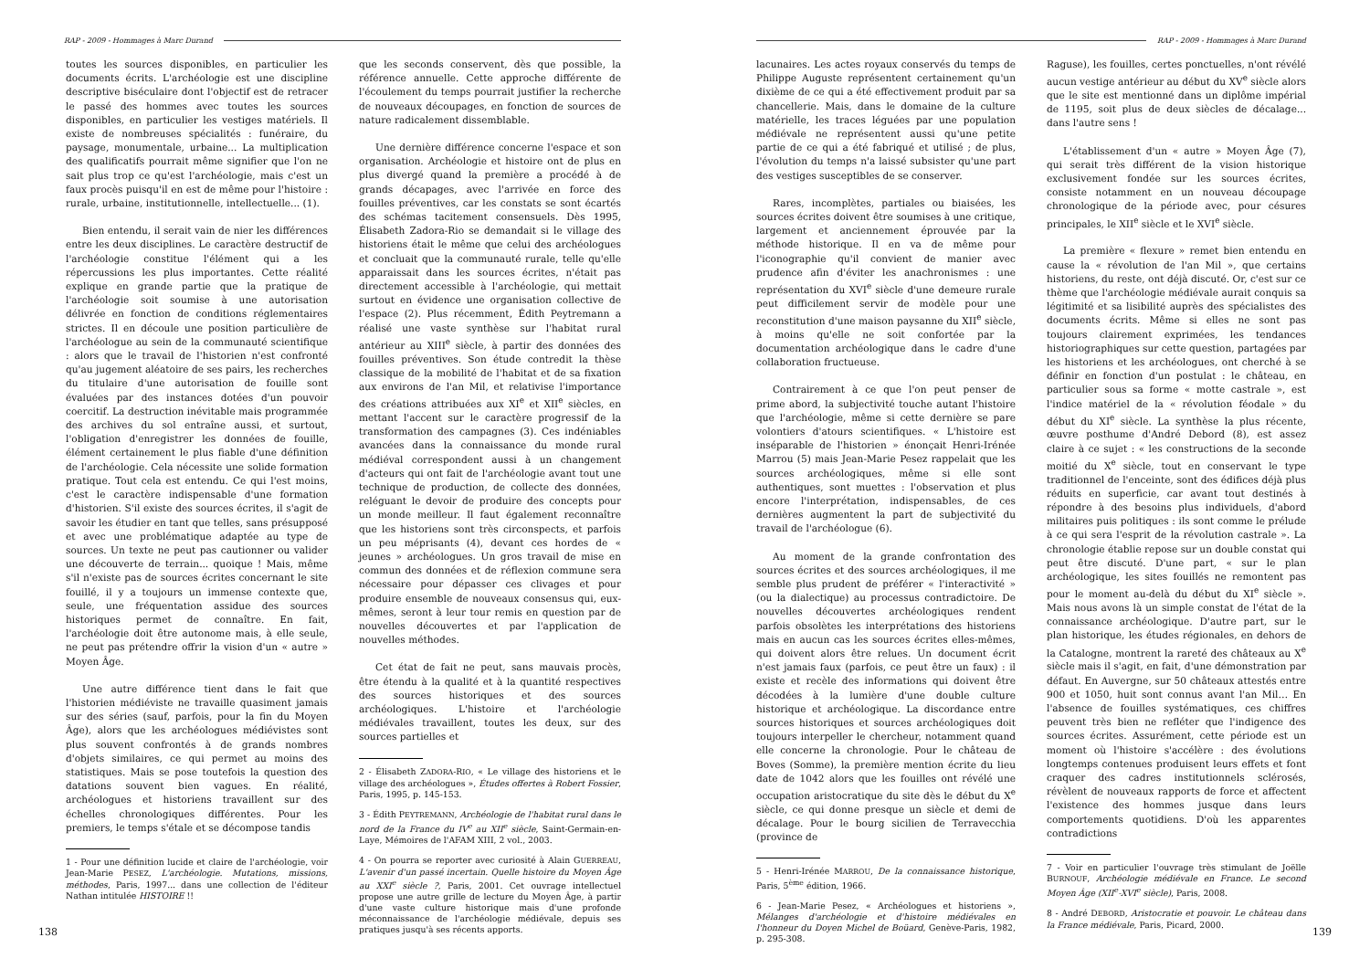RAP - 2009 - Hommages à Marc Durand
toutes les sources disponibles, en particulier les documents écrits. L'archéologie est une discipline descriptive biséculaire dont l'objectif est de retracer le passé des hommes avec toutes les sources disponibles, en particulier les vestiges matériels. Il existe de nombreuses spécialités : funéraire, du paysage, monumentale, urbaine... La multiplication des qualificatifs pourrait même signifier que l'on ne sait plus trop ce qu'est l'archéologie, mais c'est un faux procès puisqu'il en est de même pour l'histoire : rurale, urbaine, institutionnelle, intellectuelle... (1).
Bien entendu, il serait vain de nier les différences entre les deux disciplines. Le caractère destructif de l'archéologie constitue l'élément qui a les répercussions les plus importantes. Cette réalité explique en grande partie que la pratique de l'archéologie soit soumise à une autorisation délivrée en fonction de conditions réglementaires strictes. Il en découle une position particulière de l'archéologue au sein de la communauté scientifique : alors que le travail de l'historien n'est confronté qu'au jugement aléatoire de ses pairs, les recherches du titulaire d'une autorisation de fouille sont évaluées par des instances dotées d'un pouvoir coercitif. La destruction inévitable mais programmée des archives du sol entraîne aussi, et surtout, l'obligation d'enregistrer les données de fouille, élément certainement le plus fiable d'une définition de l'archéologie. Cela nécessite une solide formation pratique. Tout cela est entendu. Ce qui l'est moins, c'est le caractère indispensable d'une formation d'historien. S'il existe des sources écrites, il s'agit de savoir les étudier en tant que telles, sans présupposé et avec une problématique adaptée au type de sources. Un texte ne peut pas cautionner ou valider une découverte de terrain... quoique ! Mais, même s'il n'existe pas de sources écrites concernant le site fouillé, il y a toujours un immense contexte que, seule, une fréquentation assidue des sources historiques permet de connaître. En fait, l'archéologie doit être autonome mais, à elle seule, ne peut pas prétendre offrir la vision d'un « autre » Moyen Âge.
Une autre différence tient dans le fait que l'historien médiéviste ne travaille quasiment jamais sur des séries (sauf, parfois, pour la fin du Moyen Âge), alors que les archéologues médiévistes sont plus souvent confrontés à de grands nombres d'objets similaires, ce qui permet au moins des statistiques. Mais se pose toutefois la question des datations souvent bien vagues. En réalité, archéologues et historiens travaillent sur des échelles chronologiques différentes. Pour les premiers, le temps s'étale et se décompose tandis
1 - Pour une définition lucide et claire de l'archéologie, voir Jean-Marie PESEZ, L'archéologie. Mutations, missions, méthodes, Paris, 1997... dans une collection de l'éditeur Nathan intitulée HISTOIRE !!
que les seconds conservent, dès que possible, la référence annuelle. Cette approche différente de l'écoulement du temps pourrait justifier la recherche de nouveaux découpages, en fonction de sources de nature radicalement dissemblable.
Une dernière différence concerne l'espace et son organisation. Archéologie et histoire ont de plus en plus divergé quand la première a procédé à de grands décapages, avec l'arrivée en force des fouilles préventives, car les constats se sont écartés des schémas tacitement consensuels. Dès 1995, Élisabeth Zadora-Rio se demandait si le village des historiens était le même que celui des archéologues et concluait que la communauté rurale, telle qu'elle apparaissait dans les sources écrites, n'était pas directement accessible à l'archéologie, qui mettait surtout en évidence une organisation collective de l'espace (2). Plus récemment, Édith Peytremann a réalisé une vaste synthèse sur l'habitat rural antérieur au XIII<sup>e</sup> siècle, à partir des données des fouilles préventives. Son étude contredit la thèse classique de la mobilité de l'habitat et de sa fixation aux environs de l'an Mil, et relativise l'importance des créations attribuées aux XI<sup>e</sup> et XII<sup>e</sup> siècles, en mettant l'accent sur le caractère progressif de la transformation des campagnes (3). Ces indéniables avancées dans la connaissance du monde rural médiéval correspondent aussi à un changement d'acteurs qui ont fait de l'archéologie avant tout une technique de production, de collecte des données, reléguant le devoir de produire des concepts pour un monde meilleur. Il faut également reconnaître que les historiens sont très circonspects, et parfois un peu méprisants (4), devant ces hordes de « jeunes » archéologues. Un gros travail de mise en commun des données et de réflexion commune sera nécessaire pour dépasser ces clivages et pour produire ensemble de nouveaux consensus qui, eux-mêmes, seront à leur tour remis en question par de nouvelles découvertes et par l'application de nouvelles méthodes.
Cet état de fait ne peut, sans mauvais procès, être étendu à la qualité et à la quantité respectives des sources historiques et des sources archéologiques. L'histoire et l'archéologie médiévales travaillent, toutes les deux, sur des sources partielles et
2 - Élisabeth ZADORA-RIO, « Le village des historiens et le village des archéologues », Études offertes à Robert Fossier, Paris, 1995, p. 145-153.
3 - Édith PEYTREMANN, Archéologie de l'habitat rural dans le nord de la France du IV<sup>e</sup> au XII<sup>e</sup> siècle, Saint-Germain-en-Laye, Mémoires de l'AFAM XIII, 2 vol., 2003.
4 - On pourra se reporter avec curiosité à Alain GUERREAU, L'avenir d'un passé incertain. Quelle histoire du Moyen Âge au XXI<sup>e</sup> siècle ?, Paris, 2001. Cet ouvrage intellectuel propose une autre grille de lecture du Moyen Âge, à partir d'une vaste culture historique mais d'une profonde méconnaissance de l'archéologie médiévale, depuis ses pratiques jusqu'à ses récents apports.
138
RAP - 2009 - Hommages à Marc Durand
lacunaires. Les actes royaux conservés du temps de Philippe Auguste représentent certainement qu'un dixième de ce qui a été effectivement produit par sa chancellerie. Mais, dans le domaine de la culture matérielle, les traces léguées par une population médiévale ne représentent aussi qu'une petite partie de ce qui a été fabriqué et utilisé ; de plus, l'évolution du temps n'a laissé subsister qu'une part des vestiges susceptibles de se conserver.
Rares, incomplètes, partiales ou biaisées, les sources écrites doivent être soumises à une critique, largement et anciennement éprouvée par la méthode historique. Il en va de même pour l'iconographie qu'il convient de manier avec prudence afin d'éviter les anachronismes : une représentation du XVI<sup>e</sup> siècle d'une demeure rurale peut difficilement servir de modèle pour une reconstitution d'une maison paysanne du XII<sup>e</sup> siècle, à moins qu'elle ne soit confortée par la documentation archéologique dans le cadre d'une collaboration fructueuse.
Contrairement à ce que l'on peut penser de prime abord, la subjectivité touche autant l'histoire que l'archéologie, même si cette dernière se pare volontiers d'atours scientifiques. « L'histoire est inséparable de l'historien » énonçait Henri-Irénée Marrou (5) mais Jean-Marie Pesez rappelait que les sources archéologiques, même si elle sont authentiques, sont muettes : l'observation et plus encore l'interprétation, indispensables, de ces dernières augmentent la part de subjectivité du travail de l'archéologue (6).
Au moment de la grande confrontation des sources écrites et des sources archéologiques, il me semble plus prudent de préférer « l'interactivité » (ou la dialectique) au processus contradictoire. De nouvelles découvertes archéologiques rendent parfois obsolètes les interprétations des historiens mais en aucun cas les sources écrites elles-mêmes, qui doivent alors être relues. Un document écrit n'est jamais faux (parfois, ce peut être un faux) : il existe et recèle des informations qui doivent être décodées à la lumière d'une double culture historique et archéologique. La discordance entre sources historiques et sources archéologiques doit toujours interpeller le chercheur, notamment quand elle concerne la chronologie. Pour le château de Boves (Somme), la première mention écrite du lieu date de 1042 alors que les fouilles ont révélé une occupation aristocratique du site dès le début du X<sup>e</sup> siècle, ce qui donne presque un siècle et demi de décalage. Pour le bourg sicilien de Terravecchia (province de
5 - Henri-Irénée MARROU, De la connaissance historique, Paris, 5<sup>ème</sup> édition, 1966.
6 - Jean-Marie Pesez, « Archéologues et historiens », Mélanges d'archéologie et d'histoire médiévales en l'honneur du Doyen Michel de Boüard, Genève-Paris, 1982, p. 295-308.
Raguse), les fouilles, certes ponctuelles, n'ont révélé aucun vestige antérieur au début du XV<sup>e</sup> siècle alors que le site est mentionné dans un diplôme impérial de 1195, soit plus de deux siècles de décalage... dans l'autre sens !
L'établissement d'un « autre » Moyen Âge (7), qui serait très différent de la vision historique exclusivement fondée sur les sources écrites, consiste notamment en un nouveau découpage chronologique de la période avec, pour césures principales, le XII<sup>e</sup> siècle et le XVI<sup>e</sup> siècle.
La première « flexure » remet bien entendu en cause la « révolution de l'an Mil », que certains historiens, du reste, ont déjà discuté. Or, c'est sur ce thème que l'archéologie médiévale aurait conquis sa légitimité et sa lisibilité auprès des spécialistes des documents écrits. Même si elles ne sont pas toujours clairement exprimées, les tendances historiographiques sur cette question, partagées par les historiens et les archéologues, ont cherché à se définir en fonction d'un postulat : le château, en particulier sous sa forme « motte castrale », est l'indice matériel de la « révolution féodale » du début du XI<sup>e</sup> siècle. La synthèse la plus récente, œuvre posthume d'André Debord (8), est assez claire à ce sujet : « les constructions de la seconde moitié du X<sup>e</sup> siècle, tout en conservant le type traditionnel de l'enceinte, sont des édifices déjà plus réduits en superficie, car avant tout destinés à répondre à des besoins plus individuels, d'abord militaires puis politiques : ils sont comme le prélude à ce qui sera l'esprit de la révolution castrale ». La chronologie établie repose sur un double constat qui peut être discuté. D'une part, « sur le plan archéologique, les sites fouillés ne remontent pas pour le moment au-delà du début du XI<sup>e</sup> siècle ». Mais nous avons là un simple constat de l'état de la connaissance archéologique. D'autre part, sur le plan historique, les études régionales, en dehors de la Catalogne, montrent la rareté des châteaux au X<sup>e</sup> siècle mais il s'agit, en fait, d'une démonstration par défaut. En Auvergne, sur 50 châteaux attestés entre 900 et 1050, huit sont connus avant l'an Mil… En l'absence de fouilles systématiques, ces chiffres peuvent très bien ne refléter que l'indigence des sources écrites. Assurément, cette période est un moment où l'histoire s'accélère : des évolutions longtemps contenues produisent leurs effets et font craquer des cadres institutionnels sclérosés, révèlent de nouveaux rapports de force et affectent l'existence des hommes jusque dans leurs comportements quotidiens. D'où les apparentes contradictions
7 - Voir en particulier l'ouvrage très stimulant de Joëlle BURNOUF, Archéologie médiévale en France. Le second Moyen Âge (XII<sup>e</sup>-XVI<sup>e</sup> siècle), Paris, 2008.
8 - André DEBORD, Aristocratie et pouvoir. Le château dans la France médiévale, Paris, Picard, 2000.
139